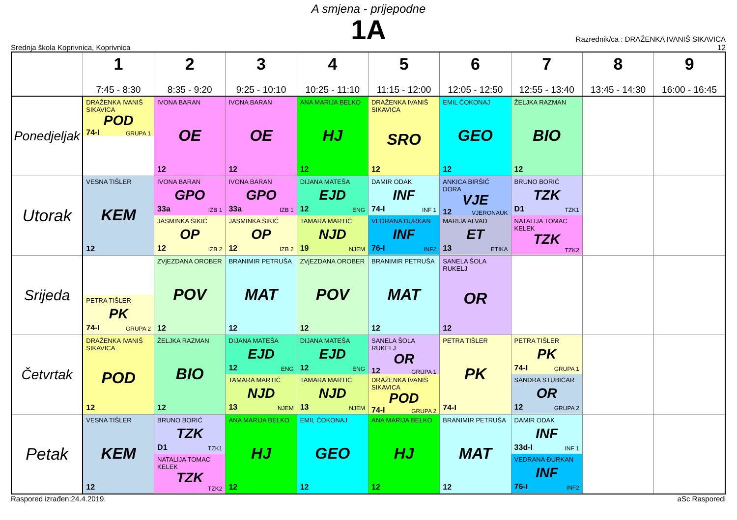A smjena - prijepodne
1A
Srednja škola Koprivnica, Koprivnica
Razrednik/ca : DRAŽENKA IVANIŠ SIKAVICA
12
| | 1 7:45 - 8:30 | 2 8:35 - 9:20 | 3 9:25 - 10:10 | 4 10:25 - 11:10 | 5 11:15 - 12:00 | 6 12:05 - 12:50 | 7 12:55 - 13:40 | 8 13:45 - 14:30 | 9 16:00 - 16:45 |
| --- | --- | --- | --- | --- | --- | --- | --- | --- | --- |
| Ponedjeljak | DRAŽENKA IVANIŠ SIKAVICA POD 74-I GRUPA 1 | IVONA BARAN OE 12 | IVONA BARAN OE 12 | ANA MARIJA BELKO HJ 12 | DRAŽENKA IVANIŠ SIKAVICA SRO 12 | EMIL ČOKONAJ GEO 12 | ŽELJKA RAZMAN BIO 12 | | |
| Utorak | VESNA TIŠLER KEM 12 | IVONA BARAN GPO 33a IZB 1 JASMINKA ŠIKIĆ OP 12 IZB 2 | IVONA BARAN GPO 33a IZB 1 JASMINKA ŠIKIĆ OP 12 IZB 2 | DIJANA MATEŠA EJD 12 ENG TAMARA MARTIĆ NJD 19 NJEM | DAMIR ODAK INF 74-I INF 1 VEDRANA ĐURKAN INF 76-I INF2 | ANKICA BIRŠIĆ DORA VJE 12 VJERONAUK MARIJA ALVAĐ ET 13 ETIKA | BRUNO BORIĆ TZK D1 TZK1 NATALIJA TOMAC KELEK TZK TZK2 | | |
| Srijeda | PETRA TIŠLER PK 74-I GRUPA 2 | ZVjEZDANA OROBER POV 12 | BRANIMIR PETRUŠA MAT 12 | ZVjEZDANA OROBER POV 12 | BRANIMIR PETRUŠA MAT 12 | SANELA ŠOLA RUKELJ OR 12 | | | |
| Četvrtak | DRAŽENKA IVANIŠ SIKAVICA POD 12 | ŽELJKA RAZMAN BIO 12 | DIJANA MATEŠA EJD 12 ENG TAMARA MARTIĆ NJD 13 NJEM | DIJANA MATEŠA EJD 12 ENG TAMARA MARTIĆ NJD 13 NJEM | SANELA ŠOLA RUKELJ OR 12 GRUPA 1 DRAŽENKA IVANIŠ SIKAVICA POD 74-I GRUPA 2 | PETRA TIŠLER PK 74-I | PETRA TIŠLER PK 74-I GRUPA 1 SANDRA STUBIČAR OR 12 GRUPA 2 | | |
| Petak | VESNA TIŠLER KEM 12 | BRUNO BORIĆ TZK D1 TZK1 NATALIJA TOMAC KELEK TZK TZK2 | ANA MARIJA BELKO HJ 12 | EMIL ČOKONAJ GEO 12 | ANA MARIJA BELKO HJ 12 | BRANIMIR PETRUŠA MAT 12 | DAMIR ODAK INF 33d-I INF 1 VEDRANA ĐURKAN INF 76-I INF2 | | |
Raspored izrađen:24.4.2019. aSc Rasporedi